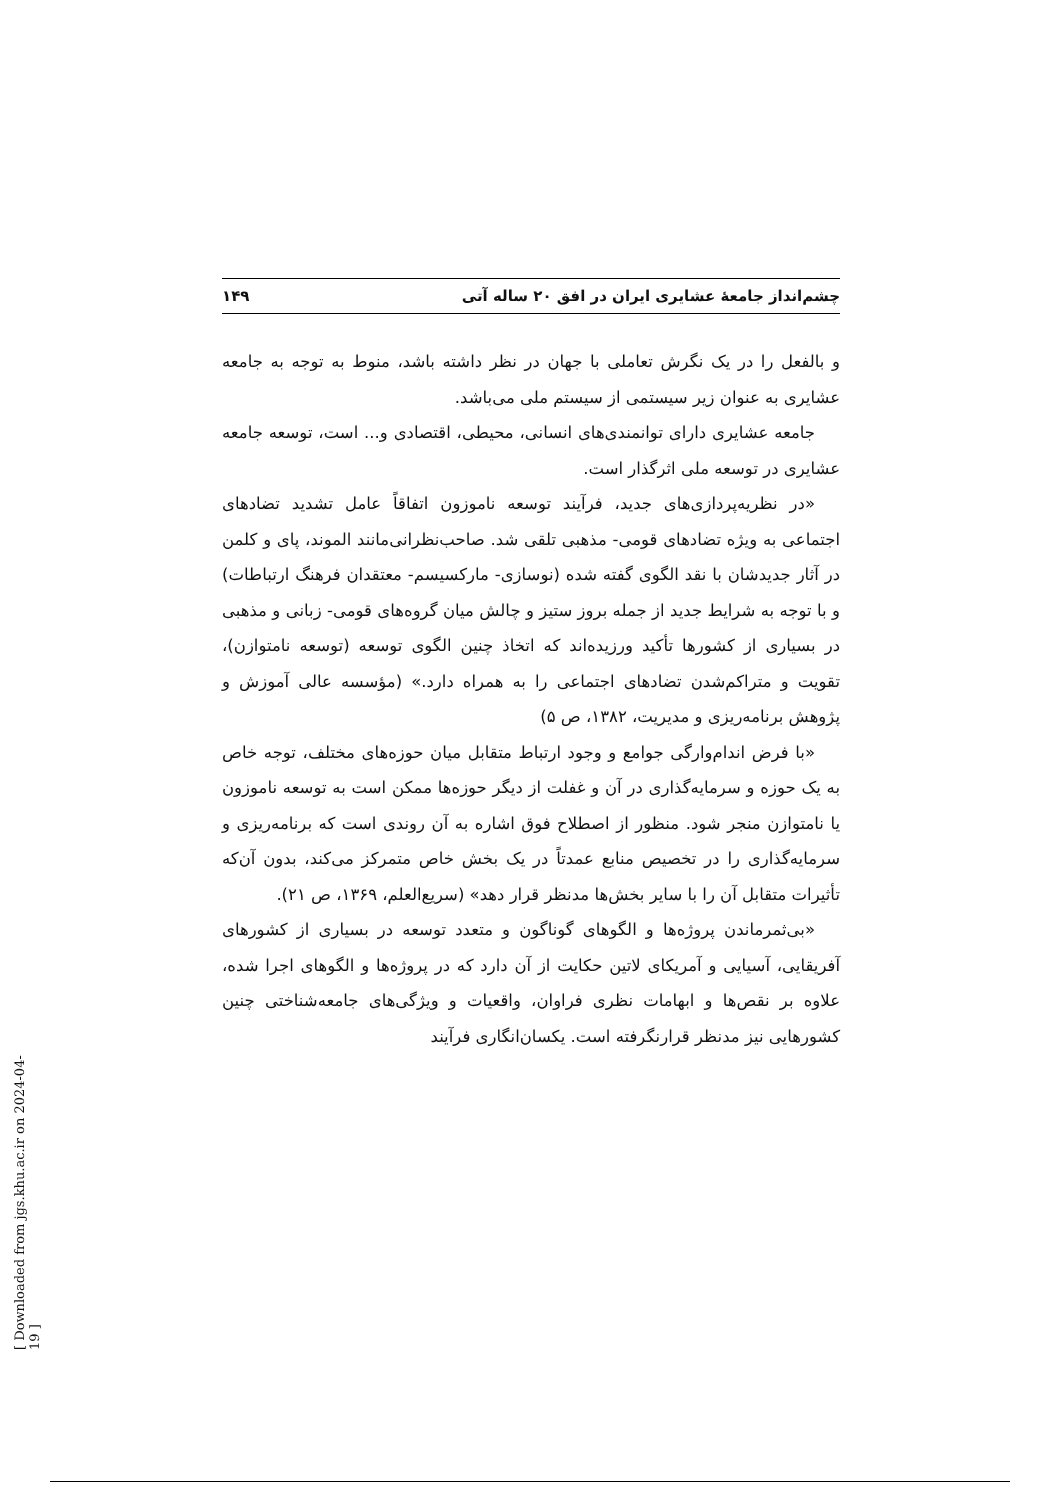چشم‌انداز جامعهٔ عشایری ایران در افق ۲۰ ساله آتی ۱۴۹
و بالفعل را در یک نگرش تعاملی با جهان در نظر داشته باشد، منوط به توجه به جامعه عشایری به عنوان زیر سیستمی از سیستم ملی می‌باشد.
جامعه عشایری دارای توانمندی‌های انسانی، محیطی، اقتصادی و... است، توسعه جامعه عشایری در توسعه ملی اثرگذار است.
«در نظریه‌پردازی‌های جدید، فرآیند توسعه ناموزون اتفاقاً عامل تشدید تضادهای اجتماعی به ویژه تضادهای قومی- مذهبی تلقی شد. صاحب‌نظرانی‌مانند الموند، پای و کلمن در آثار جدیدشان با نقد الگوی گفته شده (نوسازی- مارکسیسم- معتقدان فرهنگ ارتباطات) و با توجه به شرایط جدید از جمله بروز ستیز و چالش میان گروه‌های قومی- زبانی و مذهبی در بسیاری از کشورها تأکید ورزیده‌اند که اتخاذ چنین الگوی توسعه (توسعه نامتوازن)، تقویت و متراکم‌شدن تضادهای اجتماعی را به همراه دارد.» (مؤسسه عالی آموزش و پژوهش برنامه‌ریزی و مدیریت، ۱۳۸۲، ص ۵)
«با فرض اندام‌وارگی جوامع و وجود ارتباط متقابل میان حوزه‌های مختلف، توجه خاص به یک حوزه و سرمایه‌گذاری در آن و غفلت از دیگر حوزه‌ها ممکن است به توسعه ناموزون یا نامتوازن منجر شود. منظور از اصطلاح فوق اشاره به آن روندی است که برنامه‌ریزی و سرمایه‌گذاری را در تخصیص منابع عمدتاً در یک بخش خاص متمرکز می‌کند، بدون آن‌که تأثیرات متقابل آن را با سایر بخش‌ها مدنظر قرار دهد» (سریع‌العلم، ۱۳۶۹، ص ۲۱).
«بی‌ثمرماندن پروژه‌ها و الگوهای گوناگون و متعدد توسعه در بسیاری از کشورهای آفریقایی، آسیایی و آمریکای لاتین حکایت از آن دارد که در پروژه‌ها و الگوهای اجرا شده، علاوه بر نقص‌ها و ابهامات نظری فراوان، واقعیات و ویژگی‌های جامعه‌شناختی چنین کشورهایی نیز مدنظر قرارنگرفته است. یکسان‌انگاری فرآیند
[ Downloaded from jgs.khu.ac.ir on 2024-04-19 ]